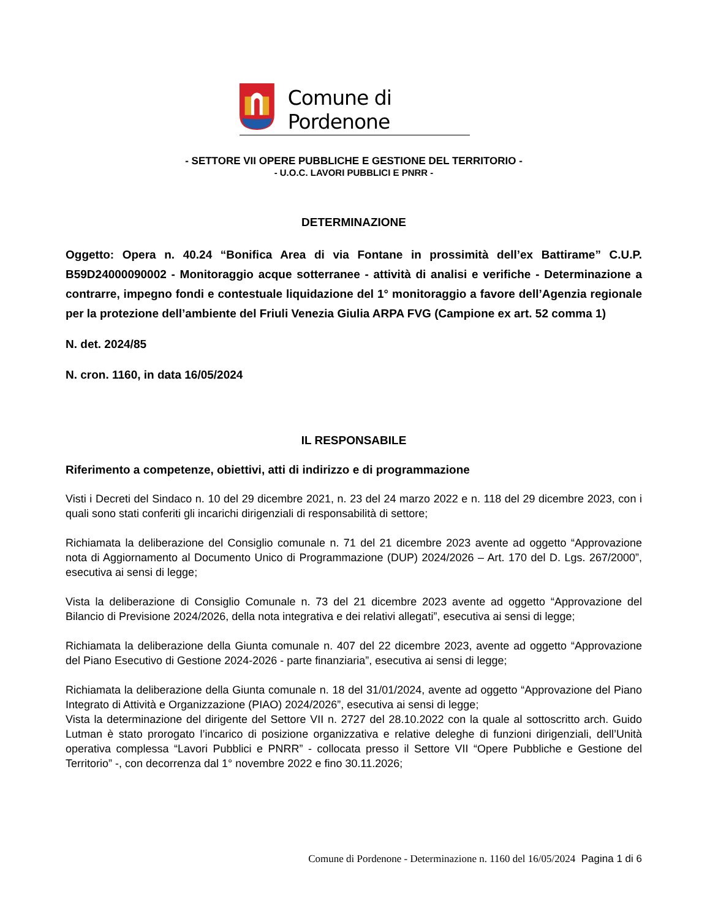Comune di Pordenone
- SETTORE VII OPERE PUBBLICHE E GESTIONE DEL TERRITORIO -
- U.O.C. LAVORI PUBBLICI E PNRR -
DETERMINAZIONE
Oggetto: Opera n. 40.24 “Bonifica Area di via Fontane in prossimità dell’ex Battirame” C.U.P. B59D24000090002 - Monitoraggio acque sotterranee - attività di analisi e verifiche - Determinazione a contrarre, impegno fondi e contestuale liquidazione del 1° monitoraggio a favore dell’Agenzia regionale per la protezione dell’ambiente del Friuli Venezia Giulia ARPA FVG (Campione ex art. 52 comma 1)
N. det. 2024/85
N. cron. 1160, in data 16/05/2024
IL RESPONSABILE
Riferimento a competenze, obiettivi, atti di indirizzo e di programmazione
Visti i Decreti del Sindaco n. 10 del 29 dicembre 2021, n. 23 del 24 marzo 2022 e n. 118 del 29 dicembre 2023, con i quali sono stati conferiti gli incarichi dirigenziali di responsabilità di settore;
Richiamata la deliberazione del Consiglio comunale n. 71 del 21 dicembre 2023 avente ad oggetto “Approvazione nota di Aggiornamento al Documento Unico di Programmazione (DUP) 2024/2026 – Art. 170 del D. Lgs. 267/2000”, esecutiva ai sensi di legge;
Vista la deliberazione di Consiglio Comunale n. 73 del 21 dicembre 2023 avente ad oggetto “Approvazione del Bilancio di Previsione 2024/2026, della nota integrativa e dei relativi allegati”, esecutiva ai sensi di legge;
Richiamata la deliberazione della Giunta comunale n. 407 del 22 dicembre 2023, avente ad oggetto “Approvazione del Piano Esecutivo di Gestione 2024-2026 - parte finanziaria”, esecutiva ai sensi di legge;
Richiamata la deliberazione della Giunta comunale n. 18 del 31/01/2024, avente ad oggetto “Approvazione del Piano Integrato di Attività e Organizzazione (PIAO) 2024/2026”, esecutiva ai sensi di legge;
Vista la determinazione del dirigente del Settore VII n. 2727 del 28.10.2022 con la quale al sottoscritto arch. Guido Lutman è stato prorogato l’incarico di posizione organizzativa e relative deleghe di funzioni dirigenziali, dell’Unità operativa complessa “Lavori Pubblici e PNRR” - collocata presso il Settore VII “Opere Pubbliche e Gestione del Territorio” -, con decorrenza dal 1° novembre 2022 e fino 30.11.2026;
Comune di Pordenone - Determinazione n. 1160 del 16/05/2024 Pagina 1 di 6